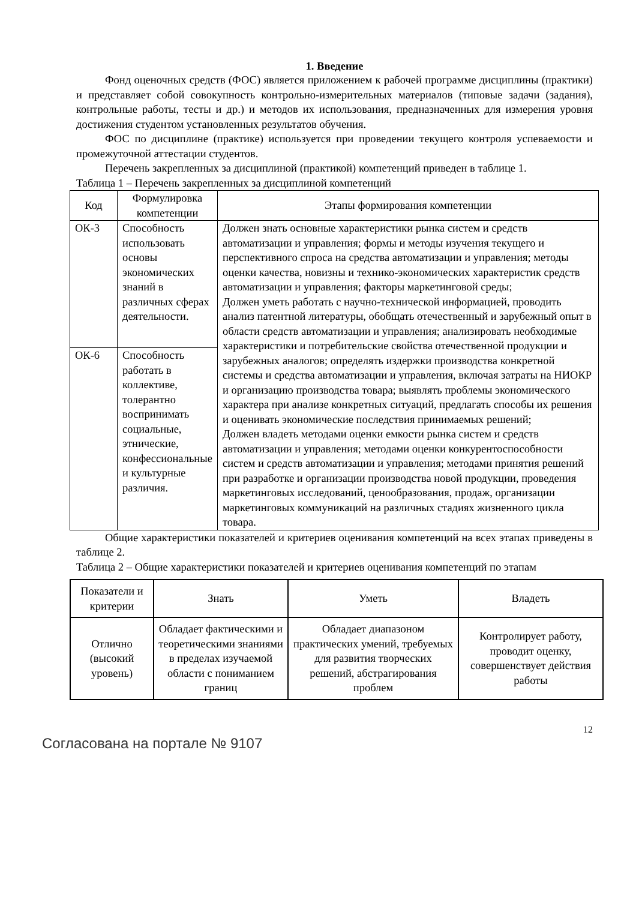1. Введение
Фонд оценочных средств (ФОС) является приложением к рабочей программе дисциплины (практики) и представляет собой совокупность контрольно-измерительных материалов (типовые задачи (задания), контрольные работы, тесты и др.) и методов их использования, предназначенных для измерения уровня достижения студентом установленных результатов обучения.
ФОС по дисциплине (практике) используется при проведении текущего контроля успеваемости и промежуточной аттестации студентов.
Перечень закрепленных за дисциплиной (практикой) компетенций приведен в таблице 1.
Таблица 1 – Перечень закрепленных за дисциплиной компетенций
| Код | Формулировка компетенции | Этапы формирования компетенции |
| --- | --- | --- |
| ОК-3 | Способность использовать основы экономических знаний в различных сферах деятельности. | Должен знать основные характеристики рынка систем и средств автоматизации и управления; формы и методы изучения текущего и перспективного спроса на средства автоматизации и управления; методы оценки качества, новизны и технико-экономических характеристик средств автоматизации и управления; факторы маркетинговой среды; Должен уметь работать с научно-технической информацией, проводить анализ патентной литературы, обобщать отечественный и зарубежный опыт в области средств автоматизации и управления; анализировать необходимые характеристики и потребительские свойства отечественной продукции и зарубежных аналогов; определять издержки производства конкретной системы и средства автоматизации и управления, включая затраты на НИОКР и организацию производства товара; выявлять проблемы экономического характера при анализе конкретных ситуаций, предлагать способы их решения и оценивать экономические последствия принимаемых решений; Должен владеть методами оценки емкости рынка систем и средств автоматизации и управления; методами оценки конкурентоспособности систем и средств автоматизации и управления; методами принятия решений при разработке и организации производства новой продукции, проведения маркетинговых исследований, ценообразования, продаж, организации маркетинговых коммуникаций на различных стадиях жизненного цикла товара. |
| ОК-6 | Способность работать в коллективе, толерантно воспринимать социальные, этнические, конфессиональные и культурные различия. | |
Общие характеристики показателей и критериев оценивания компетенций на всех этапах приведены в таблице 2.
Таблица 2 – Общие характеристики показателей и критериев оценивания компетенций по этапам
| Показатели и критерии | Знать | Уметь | Владеть |
| --- | --- | --- | --- |
| Отлично (высокий уровень) | Обладает фактическими и теоретическими знаниями в пределах изучаемой области с пониманием границ | Обладает диапазоном практических умений, требуемых для развития творческих решений, абстрагирования проблем | Контролирует работу, проводит оценку, совершенствует действия работы |
12
Согласована на портале № 9107